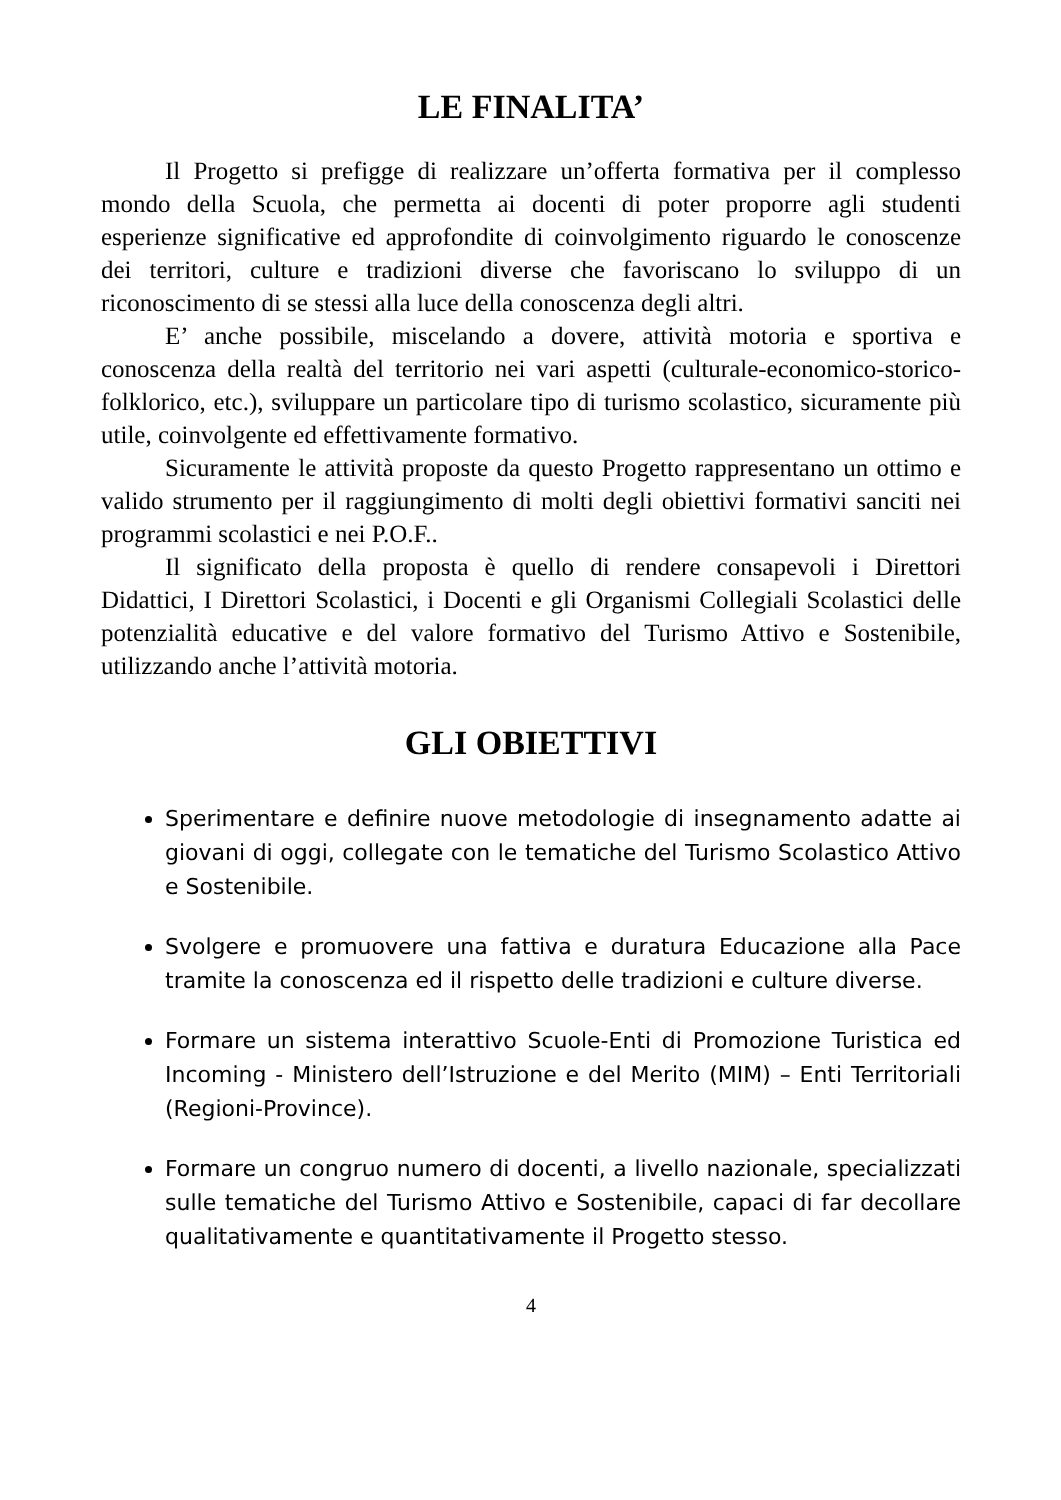LE FINALITA’
Il Progetto si prefigge di realizzare un’offerta formativa per il complesso mondo della Scuola, che permetta ai docenti di poter proporre agli studenti esperienze significative ed approfondite di coinvolgimento riguardo le conoscenze dei territori, culture e tradizioni diverse che favoriscano lo sviluppo di un riconoscimento di se stessi alla luce della conoscenza degli altri.
E’ anche possibile, miscelando a dovere, attività motoria e sportiva e conoscenza della realtà del territorio nei vari aspetti (culturale-economico-storico-folklorico, etc.), sviluppare un particolare tipo di turismo scolastico, sicuramente più utile, coinvolgente ed effettivamente formativo.
Sicuramente le attività proposte da questo Progetto rappresentano un ottimo e valido strumento per il raggiungimento di molti degli obiettivi formativi sanciti nei programmi scolastici e nei P.O.F..
Il significato della proposta è quello di rendere consapevoli i Direttori Didattici, I Direttori Scolastici, i Docenti e gli Organismi Collegiali Scolastici delle potenzialità educative e del valore formativo del Turismo Attivo e Sostenibile, utilizzando anche l’attività motoria.
GLI OBIETTIVI
Sperimentare e definire nuove metodologie di insegnamento adatte ai giovani di oggi, collegate con le tematiche del Turismo Scolastico Attivo e Sostenibile.
Svolgere e promuovere una fattiva e duratura Educazione alla Pace tramite la conoscenza ed il rispetto delle tradizioni e culture diverse.
Formare un sistema interattivo Scuole-Enti di Promozione Turistica ed Incoming - Ministero dell’Istruzione e del Merito (MIM) – Enti Territoriali (Regioni-Province).
Formare un congruo numero di docenti, a livello nazionale, specializzati sulle tematiche del Turismo Attivo e Sostenibile, capaci di far decollare qualitativamente e quantitativamente il Progetto stesso.
4